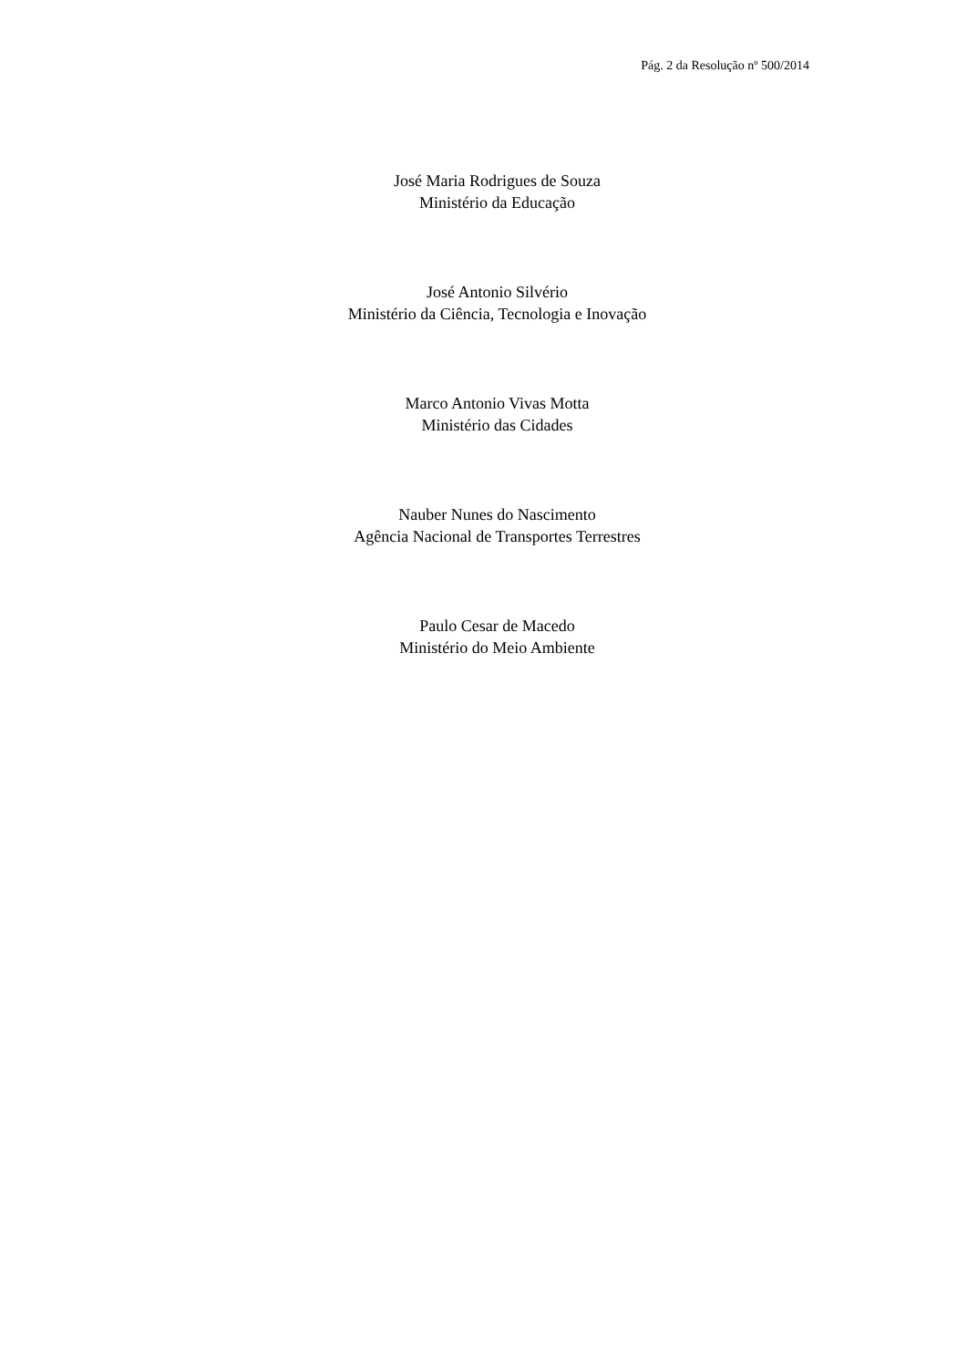Pág. 2 da Resolução nº 500/2014
José Maria Rodrigues de Souza
Ministério da Educação
José Antonio Silvério
Ministério da Ciência, Tecnologia e Inovação
Marco Antonio Vivas Motta
Ministério das Cidades
Nauber Nunes do Nascimento
Agência Nacional de Transportes Terrestres
Paulo Cesar de Macedo
Ministério do Meio Ambiente